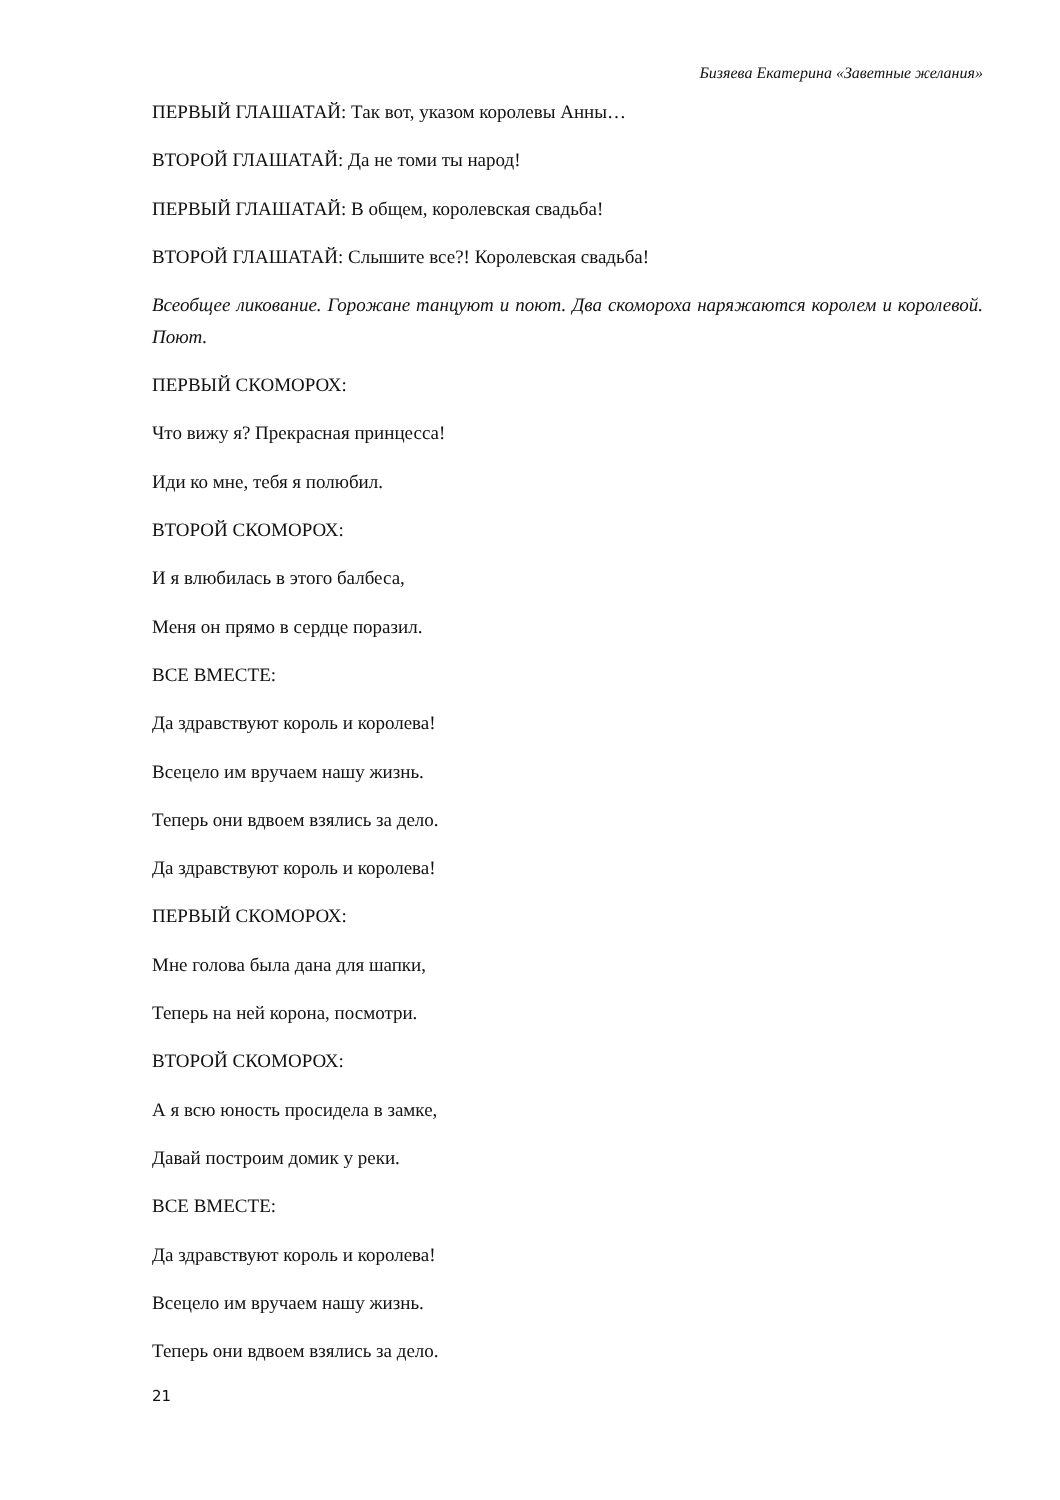Бизяева Екатерина «Заветные желания»
ПЕРВЫЙ ГЛАШАТАЙ: Так вот, указом королевы Анны…
ВТОРОЙ ГЛАШАТАЙ: Да не томи ты народ!
ПЕРВЫЙ ГЛАШАТАЙ: В общем, королевская свадьба!
ВТОРОЙ ГЛАШАТАЙ: Слышите все?! Королевская свадьба!
Всеобщее ликование. Горожане танцуют и поют. Два скомороха наряжаются королем и королевой. Поют.
ПЕРВЫЙ СКОМОРОХ:
Что вижу я? Прекрасная принцесса!
Иди ко мне, тебя я полюбил.
ВТОРОЙ СКОМОРОХ:
И я влюбилась в этого балбеса,
Меня он прямо в сердце поразил.
ВСЕ ВМЕСТЕ:
Да здравствуют король и королева!
Всецело им вручаем нашу жизнь.
Теперь они вдвоем взялись за дело.
Да здравствуют король и королева!
ПЕРВЫЙ СКОМОРОХ:
Мне голова была дана для шапки,
Теперь на ней корона, посмотри.
ВТОРОЙ СКОМОРОХ:
А я всю юность просидела в замке,
Давай построим домик у реки.
ВСЕ ВМЕСТЕ:
Да здравствуют король и королева!
Всецело им вручаем нашу жизнь.
Теперь они вдвоем взялись за дело.
21